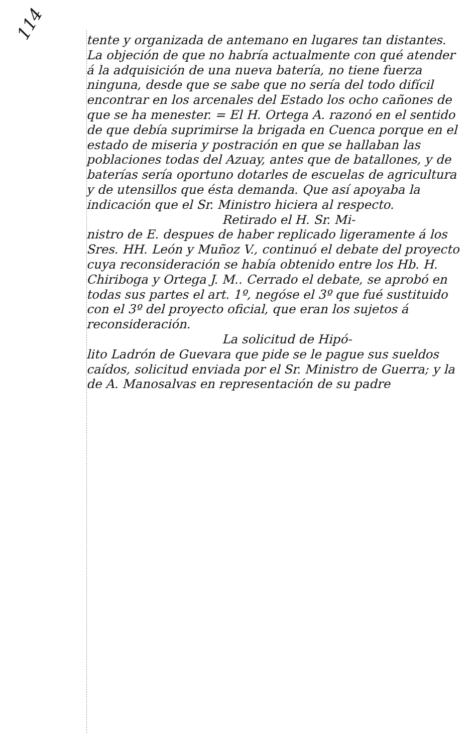114
tente y organizada de antemano en lugares tan distantes. La objeción de que no habría actualmente con qué atender á la adquisición de una nueva batería, no tiene fuerza ninguna, desde que se sabe que no sería del todo difícil encontrar en los arcenales del Estado los ocho cañones de que se ha menester. = El H. Ortega A. razonó en el sentido de que debía suprimirse la brigada en Cuenca porque en el estado de miseria y postración en que se hallaban las poblaciones todas del Azuay, antes que de batallones, y de baterías sería oportuno dotarles de escuelas de agricultura y de utensillos que ésta demanda. Que así apoyaba la indicación que el Sr. Ministro hiciera al respecto.
Retirado el H. Sr. Mi-
nistro de E. despues de haber replicado ligeramente á los Sres. HH. León y Muñoz V., continuó el debate del proyecto cuya reconsideración se había obtenido entre los Hb. H. Chiriboga y Ortega J. M.. Cerrado el debate, se aprobó en todas sus partes el art. 1º, negóse el 3º que fué sustituido con el 3º del proyecto oficial, que eran los sujetos á reconsideración.
La solicitud de Hipó-
lito Ladrón de Guevara que pide se le pague sus sueldos caídos, solicitud enviada por el Sr. Ministro de Guerra; y la de A. Manosalvas en representación de su padre